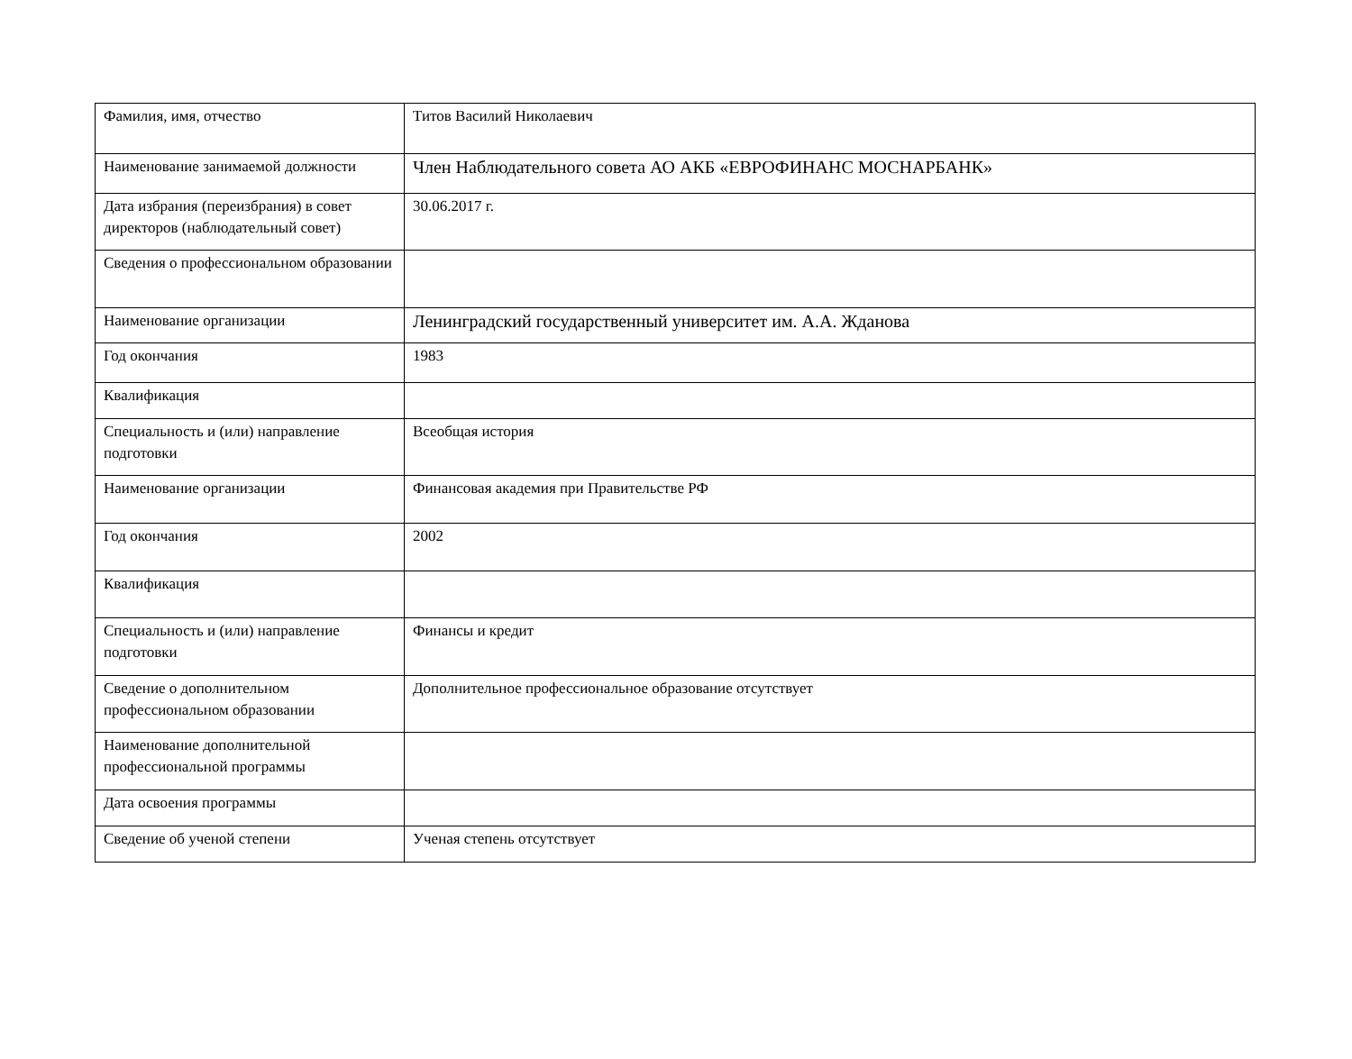| Фамилия, имя, отчество | Титов Василий Николаевич |
| Наименование занимаемой должности | Член Наблюдательного совета АО АКБ «ЕВРОФИНАНС МОСНАРБАНК» |
| Дата избрания (переизбрания) в совет директоров (наблюдательный совет) | 30.06.2017 г. |
| Сведения о профессиональном образовании | |
| Наименование организации | Ленинградский государственный университет им. А.А. Жданова |
| Год окончания | 1983 |
| Квалификация | |
| Специальность и (или) направление подготовки | Всеобщая история |
| Наименование организации | Финансовая академия при Правительстве РФ |
| Год окончания | 2002 |
| Квалификация | |
| Специальность и (или) направление подготовки | Финансы и кредит |
| Сведение о дополнительном профессиональном образовании | Дополнительное профессиональное образование отсутствует |
| Наименование дополнительной профессиональной программы | |
| Дата освоения программы | |
| Сведение об ученой степени | Ученая степень отсутствует |